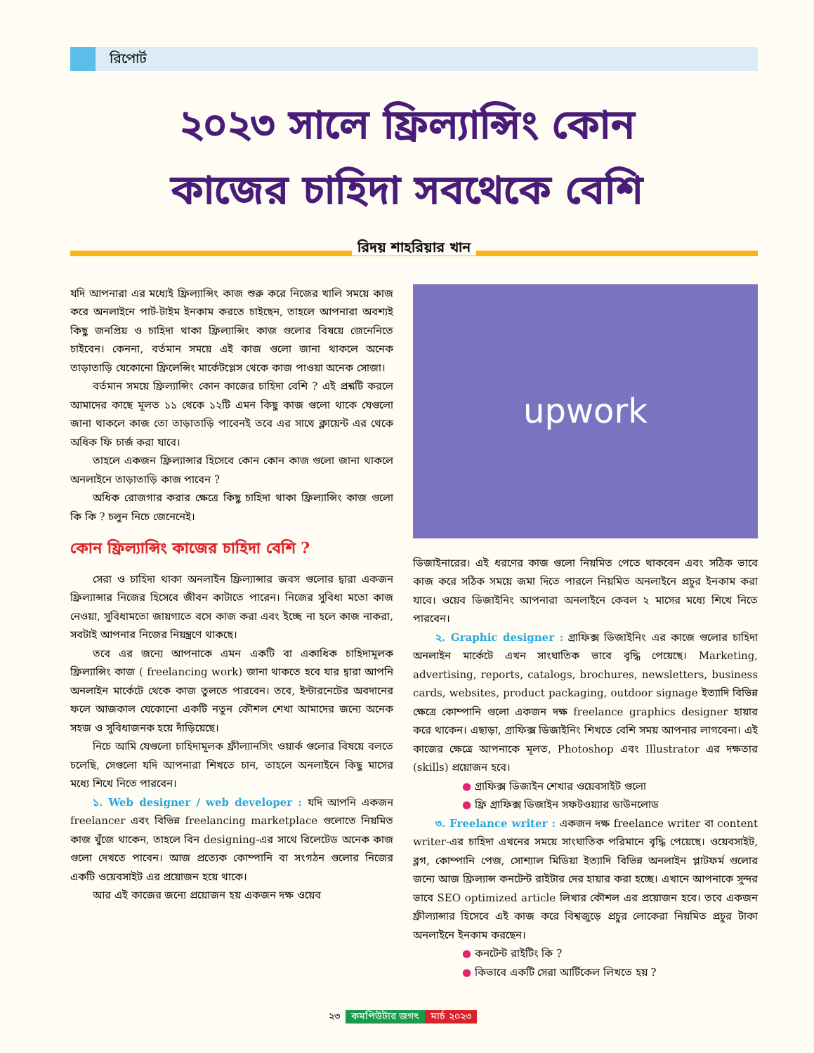রিপোর্ট
২০২৩ সালে ফ্রিল্যান্সিং কোন
কাজের চাহিদা সবথেকে বেশি
রিদয় শাহরিয়ার খান
যদি আপনারা এর মধ্যেই ফ্রিল্যান্সিং কাজ শুরু করে নিজের খালি সময়ে কাজ করে অনলাইনে পার্ট-টাইম ইনকাম করতে চাইছেন, তাহলে আপনারা অবশ্যই কিছু জনপ্রিয় ও চাহিদা থাকা ফ্রিল্যান্সিং কাজ গুলোর বিষয়ে জেনেনিতে চাইবেন। কেননা, বর্তমান সময়ে এই কাজ গুলো জানা থাকলে অনেক তাড়াতাড়ি যেকোনো ফ্রিলেন্সিং মার্কেটপ্লেস থেকে কাজ পাওয়া অনেক সোজা।
বর্তমান সময়ে ফ্রিল্যান্সিং কোন কাজের চাহিদা বেশি ? এই প্রশ্নটি করলে আমাদের কাছে মূলত ১১ থেকে ১২টি এমন কিছু কাজ গুলো থাকে যেগুলো জানা থাকলে কাজ তো তাড়াতাড়ি পাবেনই তবে এর সাথে ক্লায়েন্ট এর থেকে অধিক ফি চার্জ করা যাবে।
তাহলে একজন ফ্রিল্যান্সার হিসেবে কোন কোন কাজ গুলো জানা থাকলে অনলাইনে তাড়াতাড়ি কাজ পাবেন ?
অধিক রোজগার করার ক্ষেত্রে কিছু চাহিদা থাকা ফ্রিল্যান্সিং কাজ গুলো কি কি ? চলুন নিচে জেনেনেই।
কোন ফ্রিল্যান্সিং কাজের চাহিদা বেশি ?
সেরা ও চাহিদা থাকা অনলাইন ফ্রিল্যান্সার জবস গুলোর দ্বারা একজন ফ্রিল্যান্সার নিজের হিসেবে জীবন কাটাতে পারেন। নিজের সুবিধা মতো কাজ নেওয়া, সুবিধামতো জায়গাতে বসে কাজ করা এবং ইচ্ছে না হলে কাজ নাকরা, সবটাই আপনার নিজের নিয়ন্ত্রণে থাকছে।
তবে এর জন্যে আপনাকে এমন একটি বা একাধিক চাহিদামূলক ফ্রিল্যান্সিং কাজ ( freelancing work) জানা থাকতে হবে যার দ্বারা আপনি অনলাইন মার্কেটে থেকে কাজ তুলতে পারবেন। তবে, ইন্টারনেটের অবদানের ফলে আজকাল যেকোনো একটি নতুন কৌশল শেখা আমাদের জন্যে অনেক সহজ ও সুবিধাজনক হয়ে দাঁড়িয়েছে।
নিচে আমি যেগুলো চাহিদামূলক ফ্রীল্যানসিং ওয়ার্ক গুলোর বিষয়ে বলতে চলেছি, সেগুলো যদি আপনারা শিখতে চান, তাহলে অনলাইনে কিছু মাসের মধ্যে শিখে নিতে পারবেন।
১. Web designer / web developer : যদি আপনি একজন freelancer এবং বিভিন্ন freelancing marketplace গুলোতে নিয়মিত কাজ খুঁজে থাকেন, তাহলে বিন designing-এর সাথে রিলেটেড অনেক কাজ গুলো দেখতে পাবেন। আজ প্রত্যেক কোম্পানি বা সংগঠন গুলোর নিজের একটি ওয়েবসাইট এর প্রয়োজন হয়ে থাকে।
আর এই কাজের জন্যে প্রয়োজন হয় একজন দক্ষ ওয়েব
upwork
ডিজাইনারের। এই ধরণের কাজ গুলো নিয়মিত পেতে থাকবেন এবং সঠিক ভাবে কাজ করে সঠিক সময়ে জমা দিতে পারলে নিয়মিত অনলাইনে প্রচুর ইনকাম করা যাবে। ওয়েব ডিজাইনিং আপনারা অনলাইনে কেবল ২ মাসের মধ্যে শিখে নিতে পারবেন।
২. Graphic designer : গ্রাফিক্স ডিজাইনিং এর কাজে গুলোর চাহিদা অনলাইন মার্কেটে এখন সাংঘাতিক ভাবে বৃদ্ধি পেয়েছে। Marketing, advertising, reports, catalogs, brochures, newsletters, business cards, websites, product packaging, outdoor signage ইত্যাদি বিভিন্ন ক্ষেত্রে কোম্পানি গুলো একজন দক্ষ freelance graphics designer হায়ার করে থাকেন। এছাড়া, গ্রাফিক্স ডিজাইনিং শিখতে বেশি সময় আপনার লাগবেনা। এই কাজের ক্ষেত্রে আপনাকে মূলত, Photoshop এবং Illustrator এর দক্ষতার (skills) প্রয়োজন হবে।
● গ্রাফিক্স ডিজাইন শেখার ওয়েবসাইট গুলো
● ফ্রি গ্রাফিক্স ডিজাইন সফটওয়্যার ডাউনলোড
৩. Freelance writer : একজন দক্ষ freelance writer বা content writer-এর চাহিদা এখনের সময়ে সাংঘাতিক পরিমানে বৃদ্ধি পেয়েছে। ওয়েবসাইট, ব্লগ, কোম্পানি পেজ, সোশ্যাল মিডিয়া ইত্যাদি বিভিন্ন অনলাইন প্লাটফর্ম গুলোর জন্যে আজ ফ্রিল্যান্স কনটেন্ট রাইটার দের হায়ার করা হচ্ছে। এখানে আপনাকে সুন্দর ভাবে SEO optimized article লিখার কৌশল এর প্রয়োজন হবে। তবে একজন ফ্রীল্যান্সার হিসেবে এই কাজ করে বিশ্বজুড়ে প্রচুর লোকেরা নিয়মিত প্রচুর টাকা অনলাইনে ইনকাম করছেন।
● কনটেন্ট রাইটিং কি ?
● কিভাবে একটি সেরা আর্টিকেল লিখতে হয় ?
২৩ কমপিউটার জগৎ মার্চ ২০২৩